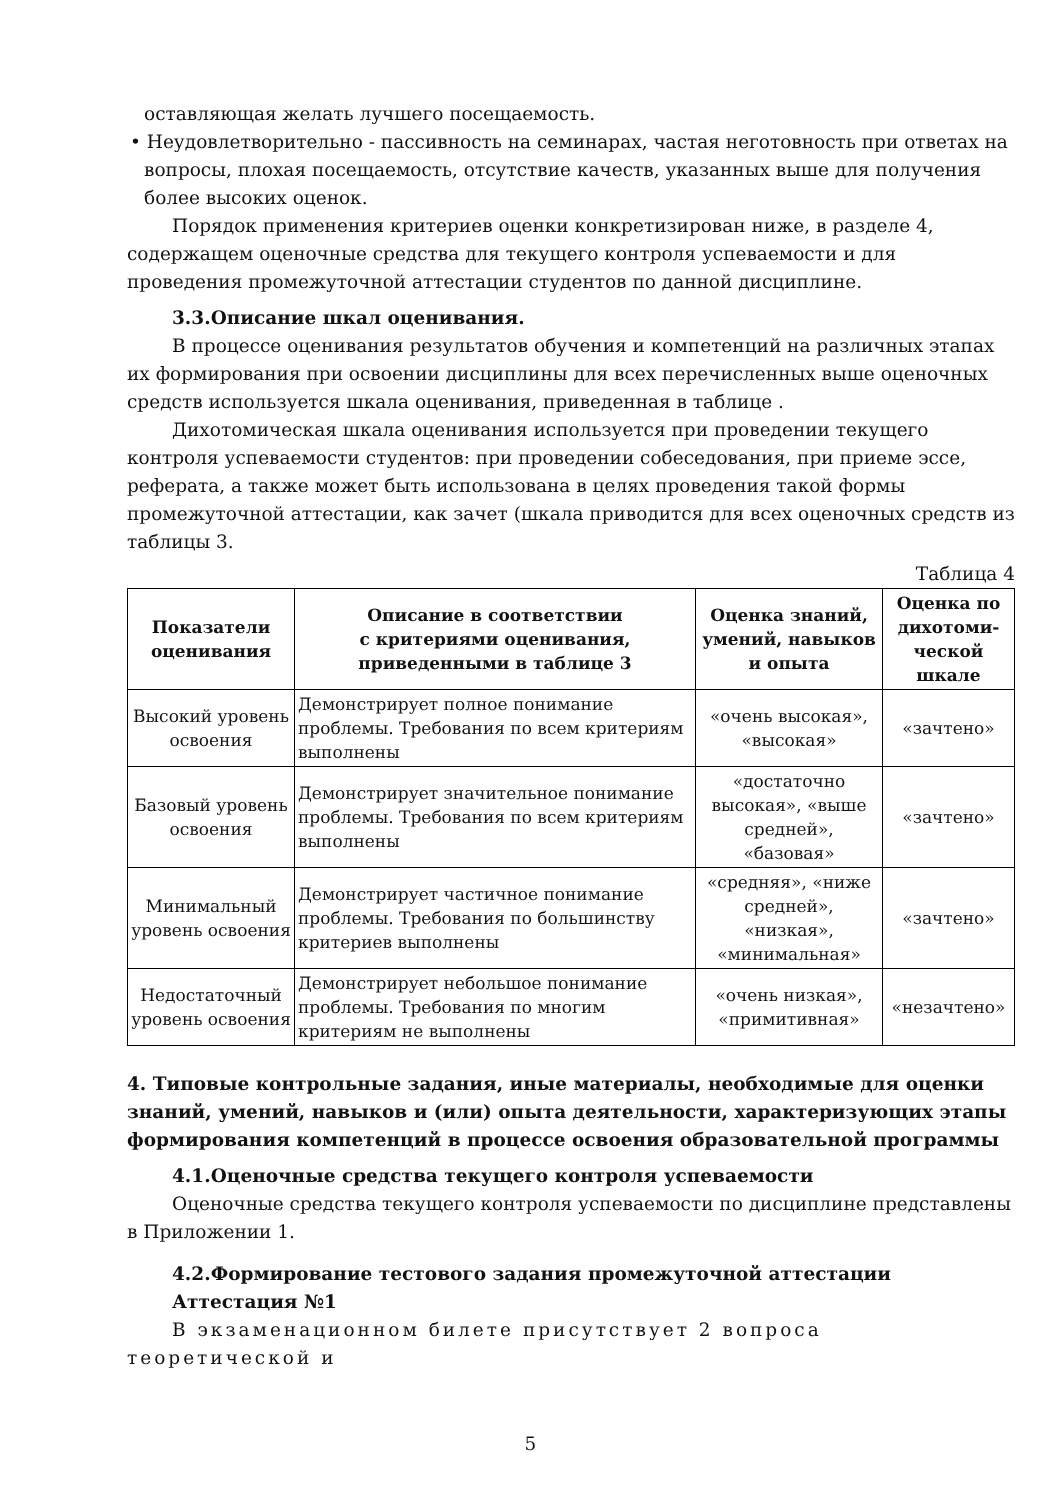оставляющая желать лучшего посещаемость.
• Неудовлетворительно - пассивность на семинарах, частая неготовность при ответах на вопросы, плохая посещаемость, отсутствие качеств, указанных выше для получения более высоких оценок.
Порядок применения критериев оценки конкретизирован ниже, в разделе 4, содержащем оценочные средства для текущего контроля успеваемости и для проведения промежуточной аттестации студентов по данной дисциплине.
3.3.Описание шкал оценивания.
В процессе оценивания результатов обучения и компетенций на различных этапах их формирования при освоении дисциплины для всех перечисленных выше оценочных средств используется шкала оценивания, приведенная в таблице .
Дихотомическая шкала оценивания используется при проведении текущего контроля успеваемости студентов: при проведении собеседования, при приеме эссе, реферата, а также может быть использована в целях проведения такой формы промежуточной аттестации, как зачет (шкала приводится для всех оценочных средств из таблицы 3.
Таблица 4
| Показатели оценивания | Описание в соответствии с критериями оценивания, приведенными в таблице 3 | Оценка знаний, умений, навыков и опыта | Оценка по дихотоми-ческой шкале |
| --- | --- | --- | --- |
| Высокий уровень освоения | Демонстрирует полное понимание проблемы. Требования по всем критериям выполнены | «очень высокая», «высокая» | «зачтено» |
| Базовый уровень освоения | Демонстрирует значительное понимание проблемы. Требования по всем критериям выполнены | «достаточно высокая», «выше средней», «базовая» | «зачтено» |
| Минимальный уровень освоения | Демонстрирует частичное понимание проблемы. Требования по большинству критериев выполнены | «средняя», «ниже средней», «низкая», «минимальная» | «зачтено» |
| Недостаточный уровень освоения | Демонстрирует небольшое понимание проблемы. Требования по многим критериям не выполнены | «очень низкая», «примитивная» | «незачтено» |
4. Типовые контрольные задания, иные материалы, необходимые для оценки знаний, умений, навыков и (или) опыта деятельности, характеризующих этапы формирования компетенций в процессе освоения образовательной программы
4.1.Оценочные средства текущего контроля успеваемости
Оценочные средства текущего контроля успеваемости по дисциплине представлены в Приложении 1.
4.2.Формирование тестового задания промежуточной аттестации
Аттестация №1
В экзаменационном билете присутствует 2 вопроса теоретической и
5